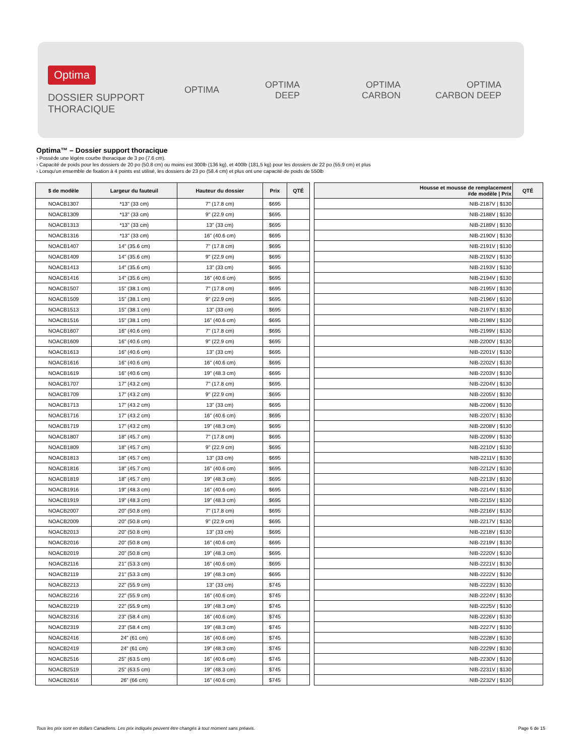Optima
DOSSIER SUPPORT
THORACIQUE
OPTIMA
OPTIMA
DEEP
OPTIMA
CARBON
OPTIMA
CARBON DEEP
Optima™ – Dossier support thoracique
› Possède une légère courbe thoracique de 3 po (7.6 cm).
› Capacité de poids pour les dossiers de 20 po (50.8 cm) ou moins est 300lb (136 kg), et 400lb (181.5 kg) pour les dossiers de 22 po (55.9 cm) et plus
› Lorsqu'un ensemble de fixation à 4 points est utilisé, les dossiers de 23 po (58.4 cm) et plus ont une capacité de poids de 550lb
| $ de modèle | Largeur du fauteuil | Hauteur du dossier | Prix | QTÉ |
| --- | --- | --- | --- | --- |
| NOACB1307 | *13" (33 cm) | 7" (17.8 cm) | $695 | |
| NOACB1309 | *13" (33 cm) | 9" (22.9 cm) | $695 | |
| NOACB1313 | *13" (33 cm) | 13" (33 cm) | $695 | |
| NOACB1316 | *13" (33 cm) | 16" (40.6 cm) | $695 | |
| NOACB1407 | 14" (35.6 cm) | 7" (17.8 cm) | $695 | |
| NOACB1409 | 14" (35.6 cm) | 9" (22.9 cm) | $695 | |
| NOACB1413 | 14" (35.6 cm) | 13" (33 cm) | $695 | |
| NOACB1416 | 14" (35.6 cm) | 16" (40.6 cm) | $695 | |
| NOACB1507 | 15" (38.1 cm) | 7" (17.8 cm) | $695 | |
| NOACB1509 | 15" (38.1 cm) | 9" (22.9 cm) | $695 | |
| NOACB1513 | 15" (38.1 cm) | 13" (33 cm) | $695 | |
| NOACB1516 | 15" (38.1 cm) | 16" (40.6 cm) | $695 | |
| NOACB1607 | 16" (40.6 cm) | 7" (17.8 cm) | $695 | |
| NOACB1609 | 16" (40.6 cm) | 9" (22.9 cm) | $695 | |
| NOACB1613 | 16" (40.6 cm) | 13" (33 cm) | $695 | |
| NOACB1616 | 16" (40.6 cm) | 16" (40.6 cm) | $695 | |
| NOACB1619 | 16" (40.6 cm) | 19" (48.3 cm) | $695 | |
| NOACB1707 | 17" (43.2 cm) | 7" (17.8 cm) | $695 | |
| NOACB1709 | 17" (43.2 cm) | 9" (22.9 cm) | $695 | |
| NOACB1713 | 17" (43.2 cm) | 13" (33 cm) | $695 | |
| NOACB1716 | 17" (43.2 cm) | 16" (40.6 cm) | $695 | |
| NOACB1719 | 17" (43.2 cm) | 19" (48.3 cm) | $695 | |
| NOACB1807 | 18" (45.7 cm) | 7" (17.8 cm) | $695 | |
| NOACB1809 | 18" (45.7 cm) | 9" (22.9 cm) | $695 | |
| NOACB1813 | 18" (45.7 cm) | 13" (33 cm) | $695 | |
| NOACB1816 | 18" (45.7 cm) | 16" (40.6 cm) | $695 | |
| NOACB1819 | 18" (45.7 cm) | 19" (48.3 cm) | $695 | |
| NOACB1916 | 19" (48.3 cm) | 16" (40.6 cm) | $695 | |
| NOACB1919 | 19" (48.3 cm) | 19" (48.3 cm) | $695 | |
| NOACB2007 | 20" (50.8 cm) | 7" (17.8 cm) | $695 | |
| NOACB2009 | 20" (50.8 cm) | 9" (22.9 cm) | $695 | |
| NOACB2013 | 20" (50.8 cm) | 13" (33 cm) | $695 | |
| NOACB2016 | 20" (50.8 cm) | 16" (40.6 cm) | $695 | |
| NOACB2019 | 20" (50.8 cm) | 19" (48.3 cm) | $695 | |
| NOACB2116 | 21" (53.3 cm) | 16" (40.6 cm) | $695 | |
| NOACB2119 | 21" (53.3 cm) | 19" (48.3 cm) | $695 | |
| NOACB2213 | 22" (55.9 cm) | 13" (33 cm) | $745 | |
| NOACB2216 | 22" (55.9 cm) | 16" (40.6 cm) | $745 | |
| NOACB2219 | 22" (55.9 cm) | 19" (48.3 cm) | $745 | |
| NOACB2316 | 23" (58.4 cm) | 16" (40.6 cm) | $745 | |
| NOACB2319 | 23" (58.4 cm) | 19" (48.3 cm) | $745 | |
| NOACB2416 | 24" (61 cm) | 16" (40.6 cm) | $745 | |
| NOACB2419 | 24" (61 cm) | 19" (48.3 cm) | $745 | |
| NOACB2516 | 25" (63.5 cm) | 16" (40.6 cm) | $745 | |
| NOACB2519 | 25" (63.5 cm) | 19" (48.3 cm) | $745 | |
| NOACB2616 | 26" (66 cm) | 16" (40.6 cm) | $745 | |
| Housse et mousse de remplacement #de modèle / Prix | QTÉ |
| --- | --- |
| NIB-2187V / $130 | |
| NIB-2188V / $130 | |
| NIB-2189V / $130 | |
| NIB-2190V / $130 | |
| NIB-2191V / $130 | |
| NIB-2192V / $130 | |
| NIB-2193V / $130 | |
| NIB-2194V / $130 | |
| NIB-2195V / $130 | |
| NIB-2196V / $130 | |
| NIB-2197V / $130 | |
| NIB-2198V / $130 | |
| NIB-2199V / $130 | |
| NIB-2200V / $130 | |
| NIB-2201V / $130 | |
| NIB-2202V / $130 | |
| NIB-2203V / $130 | |
| NIB-2204V / $130 | |
| NIB-2205V / $130 | |
| NIB-2206V / $130 | |
| NIB-2207V / $130 | |
| NIB-2208V / $130 | |
| NIB-2209V / $130 | |
| NIB-2210V / $130 | |
| NIB-2211V / $130 | |
| NIB-2212V / $130 | |
| NIB-2213V / $130 | |
| NIB-2214V / $130 | |
| NIB-2215V / $130 | |
| NIB-2216V / $130 | |
| NIB-2217V / $130 | |
| NIB-2218V / $130 | |
| NIB-2219V / $130 | |
| NIB-2220V / $130 | |
| NIB-2221V / $130 | |
| NIB-2222V / $130 | |
| NIB-2223V / $130 | |
| NIB-2224V / $130 | |
| NIB-2225V / $130 | |
| NIB-2226V / $130 | |
| NIB-2227V / $130 | |
| NIB-2228V / $130 | |
| NIB-2229V / $130 | |
| NIB-2230V / $130 | |
| NIB-2231V / $130 | |
| NIB-2232V / $130 | |
Tous les prix sont en dollars Canadiens. Les prix indiqués peuvent être changés à tout moment sans préavis. Page 6 de 15